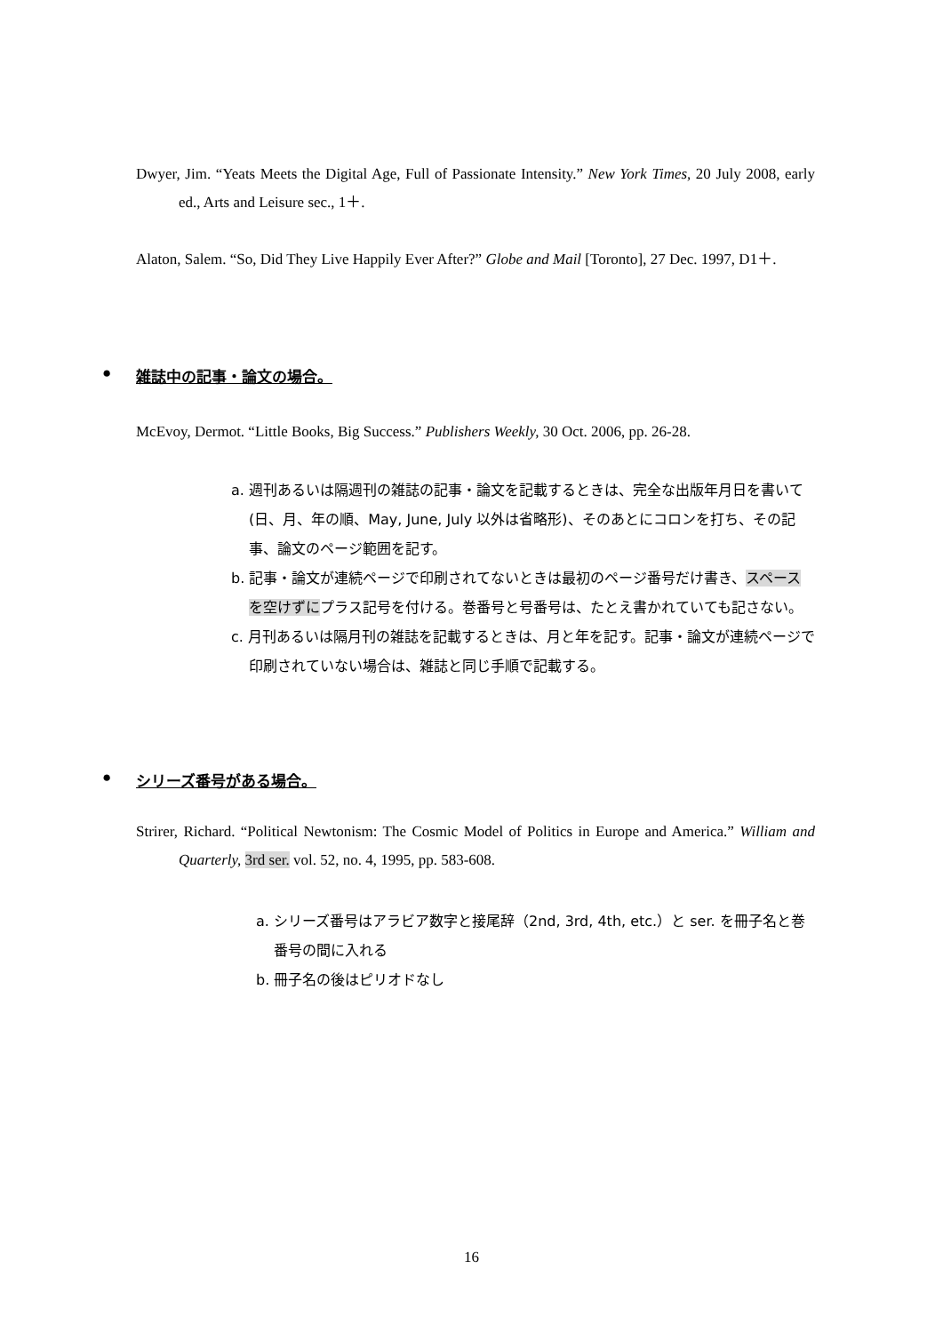Dwyer, Jim. “Yeats Meets the Digital Age, Full of Passionate Intensity.” New York Times, 20 July 2008, early ed., Arts and Leisure sec., 1＋.
Alaton, Salem. “So, Did They Live Happily Ever After?” Globe and Mail [Toronto], 27 Dec. 1997, D1＋.
●
雑誌中の記事・論文の場合。
McEvoy, Dermot. “Little Books, Big Success.” Publishers Weekly, 30 Oct. 2006, pp. 26-28.
a. 週刊あるいは隔週刊の雑誌の記事・論文を記載するときは、完全な出版年月日を書いて(日、月、年の順、May, June, July 以外は省略形)、そのあとにコロンを打ち、その記事、論文のページ範囲を記す。
b. 記事・論文が連続ページで印刷されてないときは最初のページ番号だけ書き、スペースを空けずにプラス記号を付ける。巻番号と号番号は、たとえ書かれていても記さない。
c. 月刊あるいは隔月刊の雑誌を記載するときは、月と年を記す。記事・論文が連続ページで印刷されていない場合は、雑誌と同じ手順で記載する。
●
シリーズ番号がある場合。
Strirer, Richard. “Political Newtonism: The Cosmic Model of Politics in Europe and America.” William and Quarterly, 3rd ser. vol. 52, no. 4, 1995, pp. 583-608.
a. シリーズ番号はアラビア数字と接尾辞（2nd, 3rd, 4th, etc.）と ser. を冊子名と巻番号の間に入れる
b. 冊子名の後はピリオドなし
16